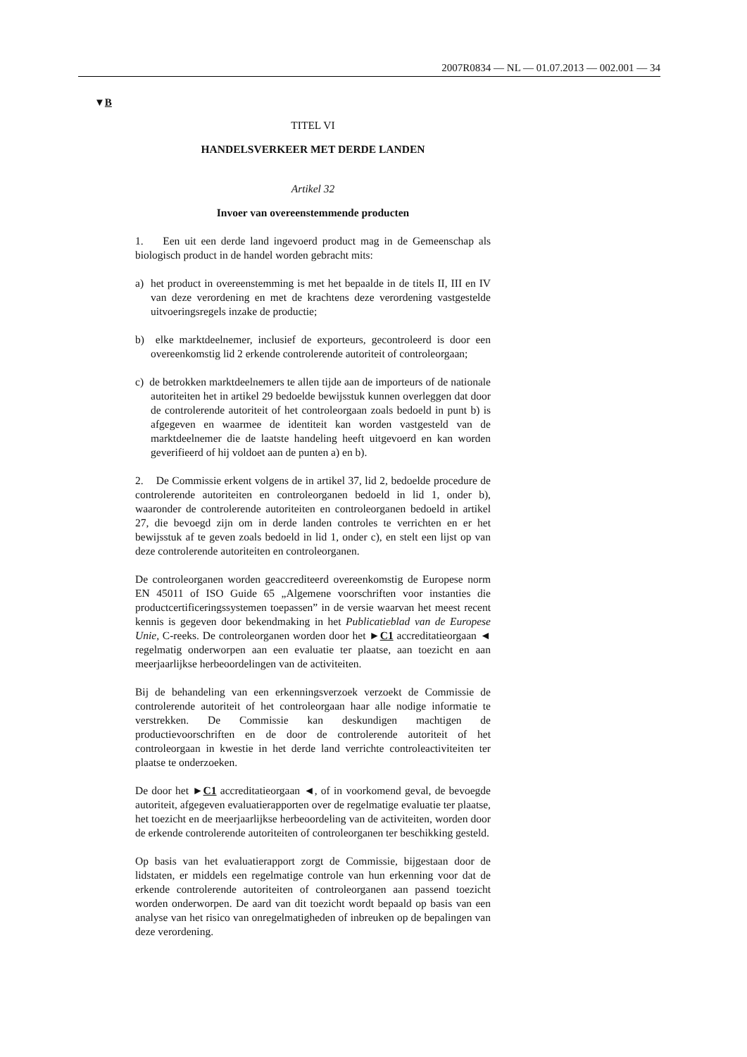2007R0834 — NL — 01.07.2013 — 002.001 — 34
▼B
TITEL VI
HANDELSVERKEER MET DERDE LANDEN
Artikel 32
Invoer van overeenstemmende producten
1. Een uit een derde land ingevoerd product mag in de Gemeenschap als biologisch product in de handel worden gebracht mits:
a) het product in overeenstemming is met het bepaalde in de titels II, III en IV van deze verordening en met de krachtens deze verordening vastgestelde uitvoeringsregels inzake de productie;
b) elke marktdeelnemer, inclusief de exporteurs, gecontroleerd is door een overeenkomstig lid 2 erkende controlerende autoriteit of controleorgaan;
c) de betrokken marktdeelnemers te allen tijde aan de importeurs of de nationale autoriteiten het in artikel 29 bedoelde bewijsstuk kunnen overleggen dat door de controlerende autoriteit of het controleorgaan zoals bedoeld in punt b) is afgegeven en waarmee de identiteit kan worden vastgesteld van de marktdeelnemer die de laatste handeling heeft uitgevoerd en kan worden geverifieerd of hij voldoet aan de punten a) en b).
2. De Commissie erkent volgens de in artikel 37, lid 2, bedoelde procedure de controlerende autoriteiten en controleorganen bedoeld in lid 1, onder b), waaronder de controlerende autoriteiten en controleorganen bedoeld in artikel 27, die bevoegd zijn om in derde landen controles te verrichten en er het bewijsstuk af te geven zoals bedoeld in lid 1, onder c), en stelt een lijst op van deze controlerende autoriteiten en controleorganen.
De controleorganen worden geaccrediteerd overeenkomstig de Europese norm EN 45011 of ISO Guide 65 „Algemene voorschriften voor instanties die productcertificeringssystemen toepassen” in de versie waarvan het meest recent kennis is gegeven door bekendmaking in het Publicatieblad van de Europese Unie, C-reeks. De controleorganen worden door het ►C1 accreditatieorgaan ◄ regelmatig onderworpen aan een evaluatie ter plaatse, aan toezicht en aan meerjaarlijkse herbeoordelingen van de activiteiten.
Bij de behandeling van een erkenningsverzoek verzoekt de Commissie de controlerende autoriteit of het controleorgaan haar alle nodige informatie te verstrekken. De Commissie kan deskundigen machtigen de productievoorschriften en de door de controlerende autoriteit of het controleorgaan in kwestie in het derde land verrichte controleactiviteiten ter plaatse te onderzoeken.
De door het ►C1 accreditatieorgaan ◄, of in voorkomend geval, de bevoegde autoriteit, afgegeven evaluatierapporten over de regelmatige evaluatie ter plaatse, het toezicht en de meerjaarlijkse herbeoordeling van de activiteiten, worden door de erkende controlerende autoriteiten of controleorganen ter beschikking gesteld.
Op basis van het evaluatierapport zorgt de Commissie, bijgestaan door de lidstaten, er middels een regelmatige controle van hun erkenning voor dat de erkende controlerende autoriteiten of controleorganen aan passend toezicht worden onderworpen. De aard van dit toezicht wordt bepaald op basis van een analyse van het risico van onregelmatigheden of inbreuken op de bepalingen van deze verordening.